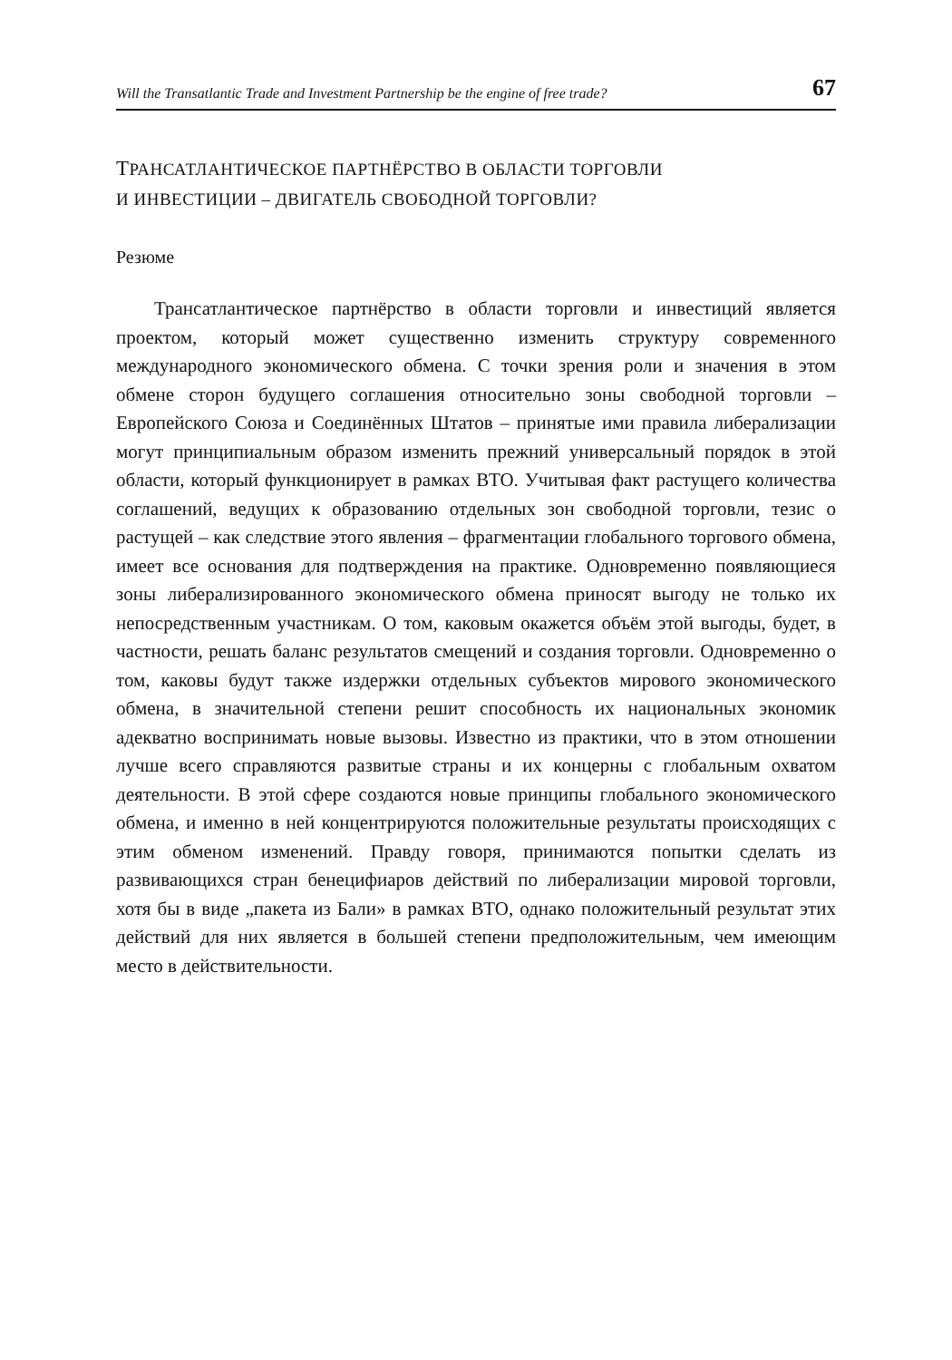Will the Transatlantic Trade and Investment Partnership be the engine of free trade? 67
ТРАНСАТЛАНТИЧЕСКОЕ ПАРТНЁРСТВО В ОБЛАСТИ ТОРГОВЛИ
И ИНВЕСТИЦИИ – ДВИГАТЕЛЬ СВОБОДНОЙ ТОРГОВЛИ?
Резюме
Трансатлантическое партнёрство в области торговли и инвестиций является проектом, который может существенно изменить структуру современного международного экономического обмена. С точки зрения роли и значения в этом обмене сторон будущего соглашения относительно зоны свободной торговли – Европейского Союза и Соединённых Штатов – принятые ими правила либерализации могут принципиальным образом изменить прежний универсальный порядок в этой области, который функционирует в рамках ВТО. Учитывая факт растущего количества соглашений, ведущих к образованию отдельных зон свободной торговли, тезис о растущей – как следствие этого явления – фрагментации глобального торгового обмена, имеет все основания для подтверждения на практике. Одновременно появляющиеся зоны либерализированного экономического обмена приносят выгоду не только их непосредственным участникам. О том, каковым окажется объём этой выгоды, будет, в частности, решать баланс результатов смещений и создания торговли. Одновременно о том, каковы будут также издержки отдельных субъектов мирового экономического обмена, в значительной степени решит способность их национальных экономик адекватно воспринимать новые вызовы. Известно из практики, что в этом отношении лучше всего справляются развитые страны и их концерны с глобальным охватом деятельности. В этой сфере создаются новые принципы глобального экономического обмена, и именно в ней концентрируются положительные результаты происходящих с этим обменом изменений. Правду говоря, принимаются попытки сделать из развивающихся стран бенецифиаров действий по либерализации мировой торговли, хотя бы в виде „пакета из Бали» в рамках ВТО, однако положительный результат этих действий для них является в большей степени предположительным, чем имеющим место в действительности.